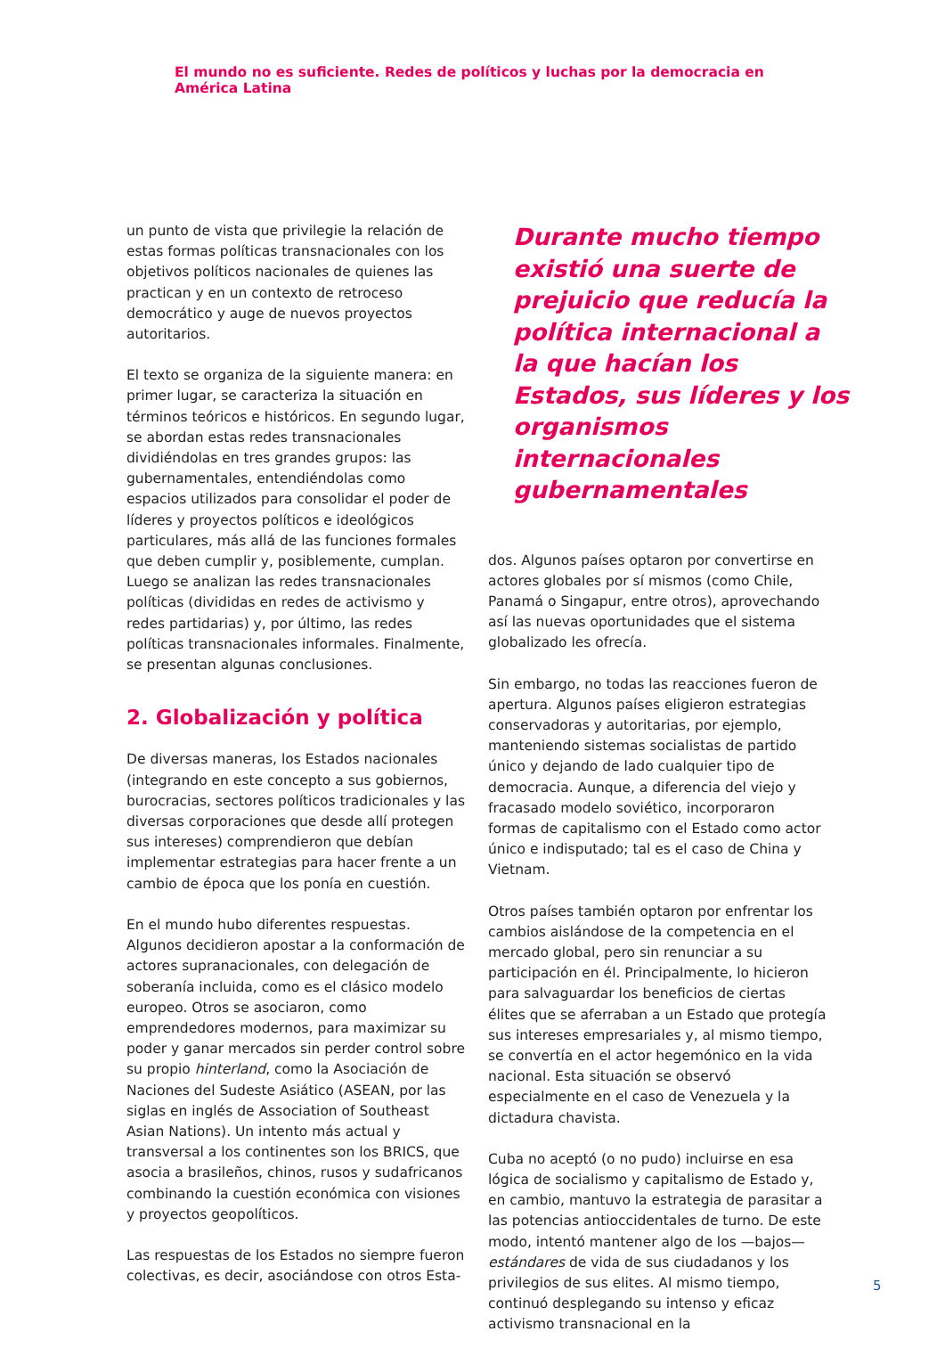El mundo no es suficiente. Redes de políticos y luchas por la democracia en América Latina
un punto de vista que privilegie la relación de estas formas políticas transnacionales con los objetivos políticos nacionales de quienes las practican y en un contexto de retroceso democrático y auge de nuevos proyectos autoritarios.
El texto se organiza de la siguiente manera: en primer lugar, se caracteriza la situación en términos teóricos e históricos. En segundo lugar, se abordan estas redes transnacionales dividiéndolas en tres grandes grupos: las gubernamentales, entendiéndolas como espacios utilizados para consolidar el poder de líderes y proyectos políticos e ideológicos particulares, más allá de las funciones formales que deben cumplir y, posiblemente, cumplan. Luego se analizan las redes transnacionales políticas (divididas en redes de activismo y redes partidarias) y, por último, las redes políticas transnacionales informales. Finalmente, se presentan algunas conclusiones.
2. Globalización y política
De diversas maneras, los Estados nacionales (integrando en este concepto a sus gobiernos, burocracias, sectores políticos tradicionales y las diversas corporaciones que desde allí protegen sus intereses) comprendieron que debían implementar estrategias para hacer frente a un cambio de época que los ponía en cuestión.
En el mundo hubo diferentes respuestas. Algunos decidieron apostar a la conformación de actores supranacionales, con delegación de soberanía incluida, como es el clásico modelo europeo. Otros se asociaron, como emprendedores modernos, para maximizar su poder y ganar mercados sin perder control sobre su propio hinterland, como la Asociación de Naciones del Sudeste Asiático (ASEAN, por las siglas en inglés de Association of Southeast Asian Nations). Un intento más actual y transversal a los continentes son los BRICS, que asocia a brasileños, chinos, rusos y sudafricanos combinando la cuestión económica con visiones y proyectos geopolíticos.
Las respuestas de los Estados no siempre fueron colectivas, es decir, asociándose con otros Esta-
Durante mucho tiempo existió una suerte de prejuicio que reducía la política internacional a la que hacían los Estados, sus líderes y los organismos internacionales gubernamentales
dos. Algunos países optaron por convertirse en actores globales por sí mismos (como Chile, Panamá o Singapur, entre otros), aprovechando así las nuevas oportunidades que el sistema globalizado les ofrecía.
Sin embargo, no todas las reacciones fueron de apertura. Algunos países eligieron estrategias conservadoras y autoritarias, por ejemplo, manteniendo sistemas socialistas de partido único y dejando de lado cualquier tipo de democracia. Aunque, a diferencia del viejo y fracasado modelo soviético, incorporaron formas de capitalismo con el Estado como actor único e indisputado; tal es el caso de China y Vietnam.
Otros países también optaron por enfrentar los cambios aislándose de la competencia en el mercado global, pero sin renunciar a su participación en él. Principalmente, lo hicieron para salvaguardar los beneficios de ciertas élites que se aferraban a un Estado que protegía sus intereses empresariales y, al mismo tiempo, se convertía en el actor hegemónico en la vida nacional. Esta situación se observó especialmente en el caso de Venezuela y la dictadura chavista.
Cuba no aceptó (o no pudo) incluirse en esa lógica de socialismo y capitalismo de Estado y, en cambio, mantuvo la estrategia de parasitar a las potencias antioccidentales de turno. De este modo, intentó mantener algo de los —bajos— estándares de vida de sus ciudadanos y los privilegios de sus elites. Al mismo tiempo, continuó desplegando su intenso y eficaz activismo transnacional en la
5